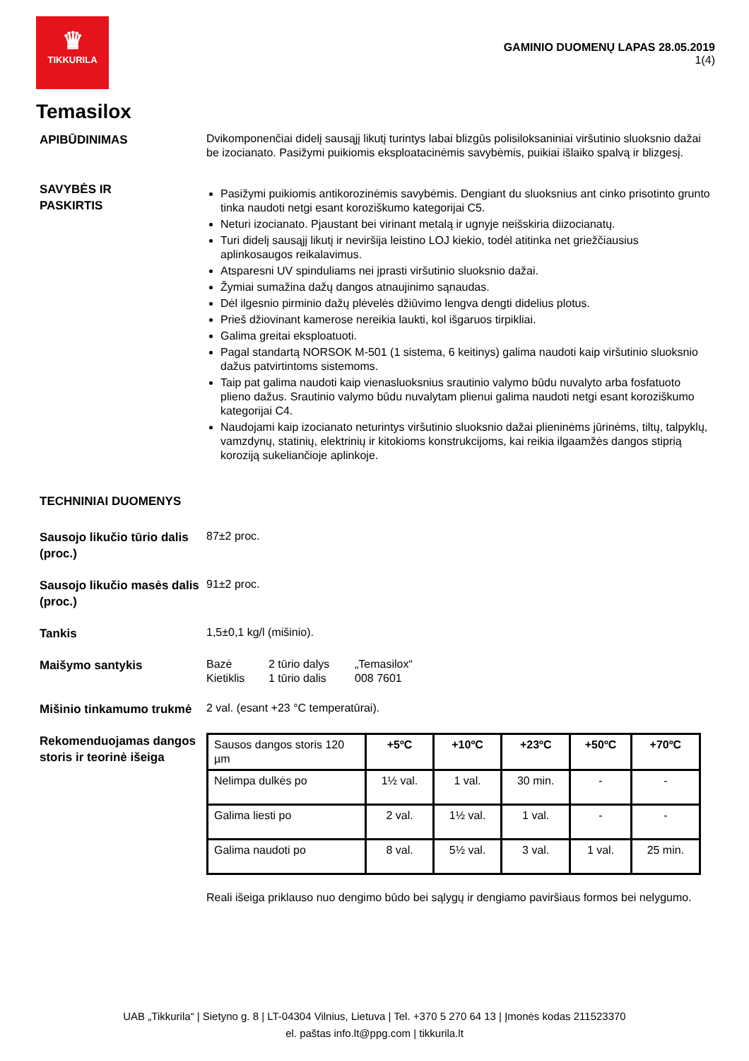♛
TIKKURILA
GAMINIO DUOMENŲ LAPAS 28.05.2019
1(4)
Temasilox
APIBŪDINIMAS
Dvikomponenčiai didelį sausąjį likutį turintys labai blizgūs polisiloksaniniai viršutinio sluoksnio dažai be izocianato. Pasižymi puikiomis eksploatacinėmis savybėmis, puikiai išlaiko spalvą ir blizgesį.
SAVYBĖS IR
PASKIRTIS
Pasižymi puikiomis antikorozinėmis savybėmis. Dengiant du sluoksnius ant cinko prisotinto grunto tinka naudoti netgi esant koroziškumo kategorijai C5.
Neturi izocianato. Pjaustant bei virinant metalą ir ugnyje neišskiria diizocianatų.
Turi didelį sausąjį likutį ir neviršija leistino LOJ kiekio, todėl atitinka net griežčiausius aplinkosaugos reikalavimus.
Atsparesni UV spinduliams nei įprasti viršutinio sluoksnio dažai.
Žymiai sumažina dažų dangos atnaujinimo sąnaudas.
Dėl ilgesnio pirminio dažų plėvelės džiūvimo lengva dengti didelius plotus.
Prieš džiovinant kamerose nereikia laukti, kol išgaruos tirpikliai.
Galima greitai eksploatuoti.
Pagal standartą NORSOK M-501 (1 sistema, 6 keitinys) galima naudoti kaip viršutinio sluoksnio dažus patvirtintoms sistemoms.
Taip pat galima naudoti kaip vienasluoksnius srautinio valymo būdu nuvalyto arba fosfatuoto plieno dažus. Srautinio valymo būdu nuvalytam plienui galima naudoti netgi esant koroziškumo kategorijai C4.
Naudojami kaip izocianato neturintys viršutinio sluoksnio dažai plieninėms jūrinėms, tiltų, talpyklų, vamzdynų, statinių, elektrinių ir kitokioms konstrukcijoms, kai reikia ilgaamžės dangos stiprią koroziją sukeliančioje aplinkoje.
TECHNINIAI DUOMENYS
Sausojo likučio tūrio dalis (proc.)
87±2 proc.
Sausojo likučio masės dalis (proc.)
91±2 proc.
Tankis
1,5±0,1 kg/l (mišinio).
Maišymo santykis
Bazė
Kietiklis
2 tūrio dalys
1 tūrio dalis
„Temasilox“
008 7601
Mišinio tinkamumo trukmė
2 val. (esant +23 °C temperatūrai).
Rekomenduojamas dangos storis ir teorinė išeiga
| Sausos dangos storis 120 µm | +5ºC | +10ºC | +23ºC | +50ºC | +70ºC |
| Nelimpa dulkės po | 1½ val. | 1 val. | 30 min. | - | - |
| Galima liesti po | 2 val. | 1½ val. | 1 val. | - | - |
| Galima naudoti po | 8 val. | 5½ val. | 3 val. | 1 val. | 25 min. |
Reali išeiga priklauso nuo dengimo būdo bei sąlygų ir dengiamo paviršiaus formos bei nelygumo.
UAB „Tikkurila“ | Sietyno g. 8 | LT-04304 Vilnius, Lietuva | Tel. +370 5 270 64 13 | Įmonės kodas 211523370
el. paštas info.lt@ppg.com | tikkurila.lt